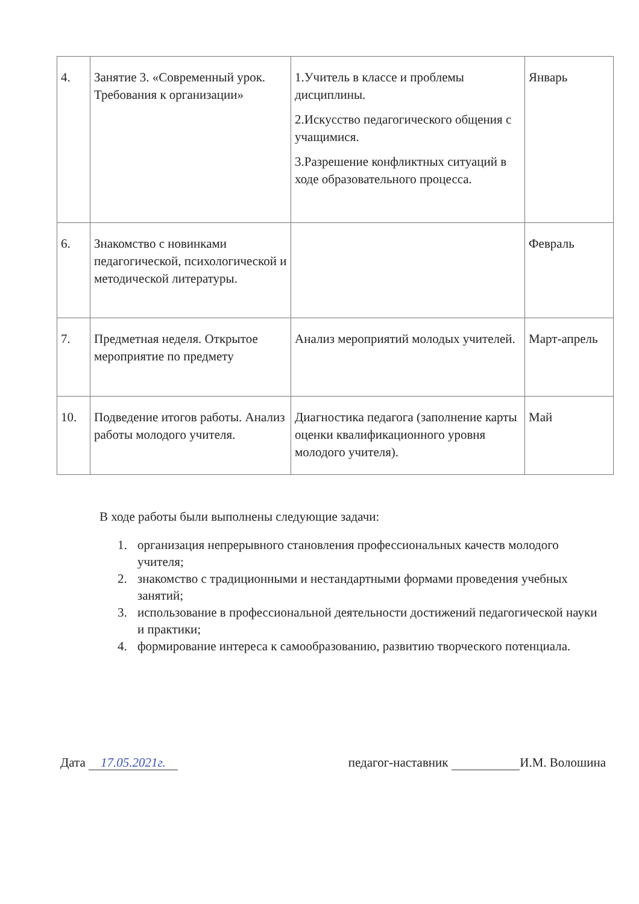| 4. | Занятие 3. «Современный урок. Требования к организации» | 1.Учитель в классе и проблемы дисциплины. 2.Искусство педагогического общения с учащимися. 3.Разрешение конфликтных ситуаций в ходе образовательного процесса. | Январь |
| 6. | Знакомство с новинками педагогической, психологической и методической литературы. | | Февраль |
| 7. | Предметная неделя. Открытое мероприятие по предмету | Анализ мероприятий молодых учителей. | Март-апрель |
| 10. | Подведение итогов работы. Анализ работы молодого учителя. | Диагностика педагога (заполнение карты оценки квалификационного уровня молодого учителя). | Май |
В ходе работы были выполнены следующие задачи:
1. организация непрерывного становления профессиональных качеств молодого учителя;
2. знакомство с традиционными и нестандартными формами проведения учебных занятий;
3. использование в профессиональной деятельности достижений педагогической науки и практики;
4. формирование интереса к самообразованию, развитию творческого потенциала.
Дата 17.05.2021г. педагог-наставник И.М. Волошина